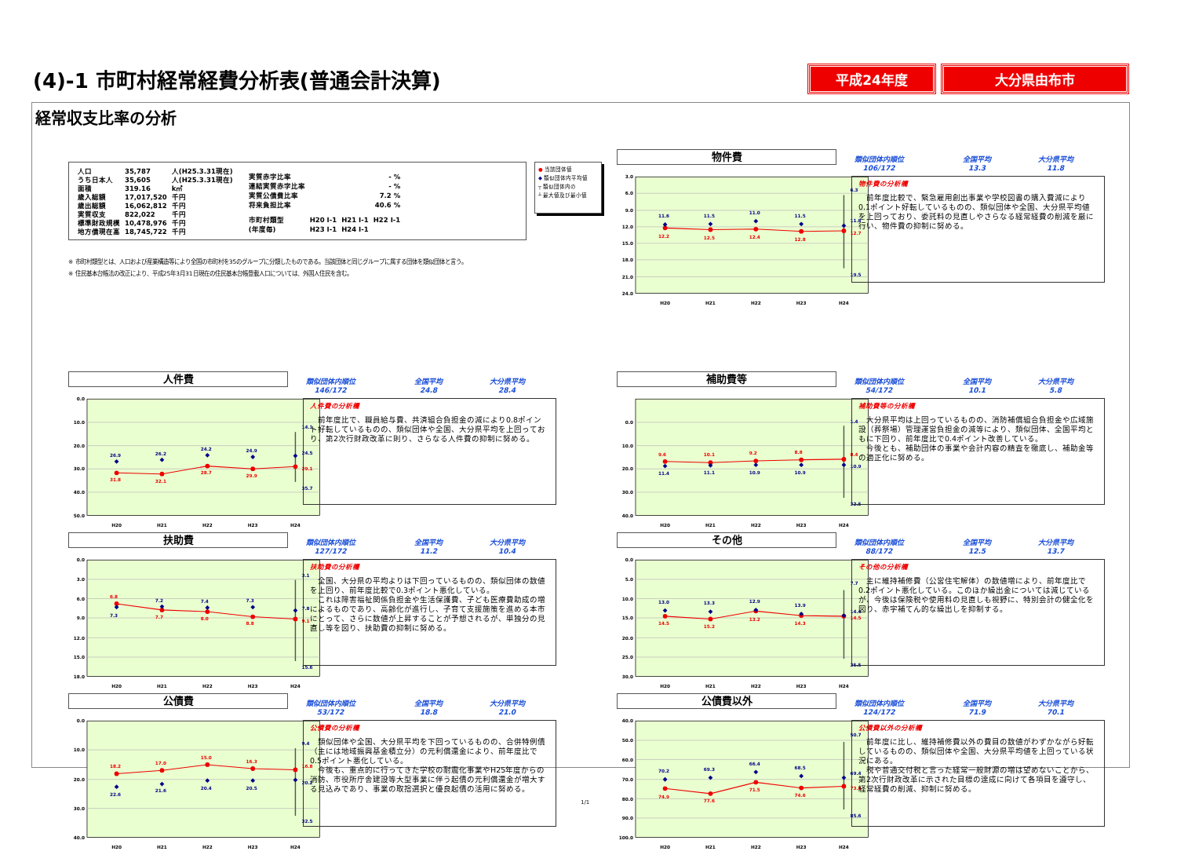(4)-1 市町村経常経費分析表(普通会計決算)
平成24年度 大分県由布市
経常収支比率の分析
| 人口 | 35,787 | 人(H25.3.31現在) |
| うち日本人 | 35,605 | 人(H25.3.31現在) |
| 面積 | 319.16 | k㎡ |
| 歳入総額 | 17,017,520 | 千円 |
| 歳出総額 | 16,062,812 | 千円 |
| 実質収支 | 822,022 | 千円 |
| 標準財政規模 | 10,478,976 | 千円 |
| 地方債現在高 | 18,745,722 | 千円 |
| 実質赤字比率 | - % | | |
| 連結実質赤字比率 | - % | | |
| 実質公債費比率 | 7.2 % | | |
| 将来負担比率 | 40.6 % | | |
| 市町村類型 | H20 Ⅰ-1 | H21 Ⅰ-1 | H22 Ⅰ-1 |
| (年度毎) | H23 Ⅰ-1 | H24 Ⅰ-1 | |
● 当該団体値
◆ 類似団体内平均値
┬ 類似団体内の
┴ 最大値及び最小値
※ 市町村類型とは、人口および産業構造等により全国の市町村を35のグループに分類したものである。当該団体と同じグループに属する団体を類似団体と言う。
※ 住民基本台帳法の改正により、平成25年3月31日現在の住民基本台帳登載人口については、外国人住民を含む。
人件費
類似団体内順位
146/172
全国平均
24.8
大分県平均
28.4
0.0
10.0
20.0
30.0
40.0
50.0
26.9
26.2
24.2
24.9
24.5
14.1
35.7
31.8
32.1
28.7
29.9
29.1
H20
H21
H22
H23
H24
人件費の分析欄
　前年度比で、職員給与費、共済組合負担金の減により0.8ポイント好転しているものの、類似団体や全国、大分県平均を上回っており、第2次行財政改革に則り、さらなる人件費の抑制に努める。
扶助費
類似団体内順位
127/172
全国平均
11.2
大分県平均
10.4
0.0
3.0
6.0
9.0
12.0
15.0
18.0
6.8
7.7
8.0
8.8
9.1
7.3
7.2
7.4
7.3
7.8
3.1
15.6
H20
H21
H22
H23
H24
扶助費の分析欄
　全国、大分県の平均よりは下回っているものの、類似団体の数値を上回り、前年度比較で0.3ポイント悪化している。
　これは障害福祉関係負担金や生活保護費、子ども医療費助成の増によるものであり、高齢化が進行し、子育て支援施策を進める本市にとって、さらに数値が上昇することが予想されるが、単独分の見直し等を図り、扶助費の抑制に努める。
公債費
類似団体内順位
53/172
全国平均
18.8
大分県平均
21.0
0.0
10.0
20.0
30.0
40.0
18.2
17.0
15.0
16.3
16.8
22.6
21.6
20.4
20.5
20.2
9.4
32.5
H20
H21
H22
H23
H24
公債費の分析欄
　類似団体や全国、大分県平均を下回っているものの、合併特例債（主には地域振興基金積立分）の元利償還金により、前年度比で0.5ポイント悪化している。
　今後も、重点的に行ってきた学校の耐震化事業やH25年度からの消防、市役所庁舎建設等大型事業に伴う起債の元利償還金が増大する見込みであり、事業の取捨選択と優良起債の活用に努める。
物件費
類似団体内順位
106/172
全国平均
13.3
大分県平均
11.8
3.0
6.0
9.0
12.0
15.0
18.0
21.0
24.0
11.6
11.5
11.0
11.5
11.8
6.3
19.5
12.2
12.5
12.4
12.8
12.7
H20
H21
H22
H23
H24
物件費の分析欄
　前年度比較で、緊急雇用創出事業や学校図書の購入費減により0.1ポイント好転しているものの、類似団体や全国、大分県平均値を上回っており、委託料の見直しやさらなる経常経費の削減を厳に行い、物件費の抑制に努める。
補助費等
類似団体内順位
54/172
全国平均
10.1
大分県平均
5.8
0.0
10.0
20.0
30.0
40.0
9.6
10.1
9.2
8.8
8.4
11.4
11.1
10.9
10.9
10.9
1.4
32.5
H20
H21
H22
H23
H24
補助費等の分析欄
　大分県平均は上回っているものの、消防補償組合負担金や広域施設（葬祭場）管理運営負担金の減等により、類似団体、全国平均ともに下回り、前年度比で0.4ポイント改善している。
　今後とも、補助団体の事業や会計内容の精査を徹底し、補助金等の適正化に努める。
その他
類似団体内順位
88/172
全国平均
12.5
大分県平均
13.7
0.0
5.0
10.0
15.0
20.0
25.0
30.0
13.0
13.3
12.9
13.9
14.4
7.7
25.5
14.5
15.2
13.2
14.3
14.5
H20
H21
H22
H23
H24
その他の分析欄
　主に維持補修費（公営住宅解体）の数値増により、前年度比で0.2ポイント悪化している。このほか繰出金については減じているが、今後は保険税や使用料の見直しも視野に、特別会計の健全化を図り、赤字補てん的な繰出しを抑制する。
公債費以外
類似団体内順位
124/172
全国平均
71.9
大分県平均
70.1
40.0
50.0
60.0
70.0
80.0
90.0
100.0
70.2
69.3
66.4
68.5
69.4
50.7
85.6
74.9
77.6
71.5
74.6
73.8
H20
H21
H22
H23
H24
公債費以外の分析欄
　前年度に比し、維持補修費以外の費目の数値がわずかながら好転しているものの、類似団体や全国、大分県平均値を上回っている状況にある。
　税や普通交付税と言った経常一般財源の増は望めないことから、第2次行財政改革に示された目標の達成に向けて各項目を遵守し、経常経費の削減、抑制に努める。
1/1